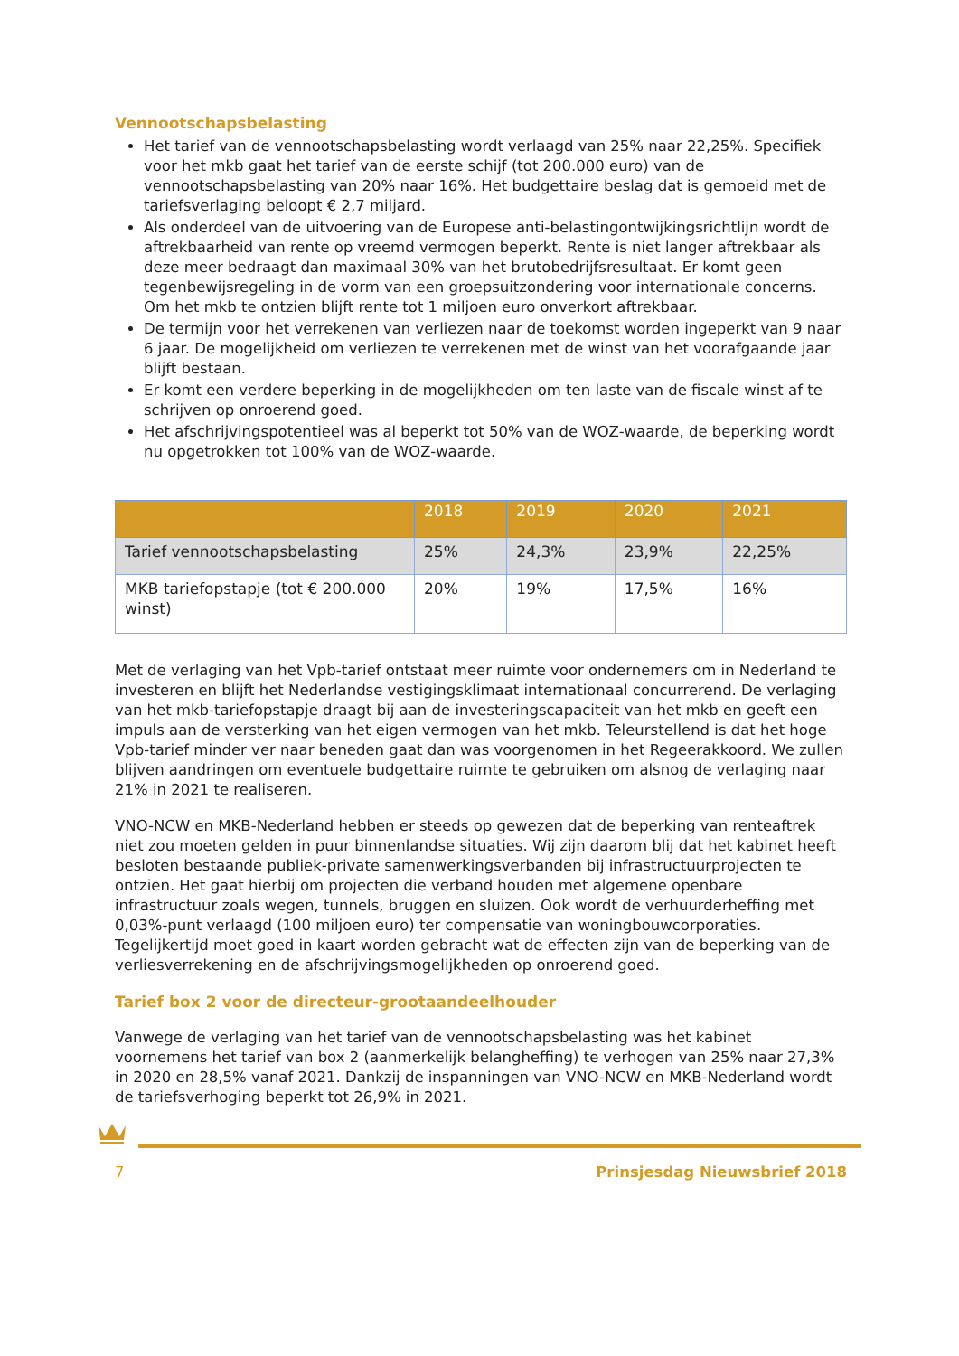Vennootschapsbelasting
Het tarief van de vennootschapsbelasting wordt verlaagd van 25% naar 22,25%. Specifiek voor het mkb gaat het tarief van de eerste schijf (tot 200.000 euro) van de vennootschapsbelasting van 20% naar 16%. Het budgettaire beslag dat is gemoeid met de tariefsverlaging beloopt € 2,7 miljard.
Als onderdeel van de uitvoering van de Europese anti-belastingontwijkingsrichtlijn wordt de aftrekbaarheid van rente op vreemd vermogen beperkt. Rente is niet langer aftrekbaar als deze meer bedraagt dan maximaal 30% van het brutobedrijfsresultaat. Er komt geen tegenbewijsregeling in de vorm van een groepsuitzondering voor internationale concerns. Om het mkb te ontzien blijft rente tot 1 miljoen euro onverkort aftrekbaar.
De termijn voor het verrekenen van verliezen naar de toekomst worden ingeperkt van 9 naar 6 jaar. De mogelijkheid om verliezen te verrekenen met de winst van het voorafgaande jaar blijft bestaan.
Er komt een verdere beperking in de mogelijkheden om ten laste van de fiscale winst af te schrijven op onroerend goed.
Het afschrijvingspotentieel was al beperkt tot 50% van de WOZ-waarde, de beperking wordt nu opgetrokken tot 100% van de WOZ-waarde.
| | 2018 | 2019 | 2020 | 2021 |
| --- | --- | --- | --- | --- |
| Tarief vennootschapsbelasting | 25% | 24,3% | 23,9% | 22,25% |
| MKB tariefopstapje (tot € 200.000 winst) | 20% | 19% | 17,5% | 16% |
Met de verlaging van het Vpb-tarief ontstaat meer ruimte voor ondernemers om in Nederland te investeren en blijft het Nederlandse vestigingsklimaat internationaal concurrerend. De verlaging van het mkb-tariefopstapje draagt bij aan de investeringscapaciteit van het mkb en geeft een impuls aan de versterking van het eigen vermogen van het mkb. Teleurstellend is dat het hoge Vpb-tarief minder ver naar beneden gaat dan was voorgenomen in het Regeerakkoord. We zullen blijven aandringen om eventuele budgettaire ruimte te gebruiken om alsnog de verlaging naar 21% in 2021 te realiseren.
VNO-NCW en MKB-Nederland hebben er steeds op gewezen dat de beperking van renteaftrek niet zou moeten gelden in puur binnenlandse situaties. Wij zijn daarom blij dat het kabinet heeft besloten bestaande publiek-private samenwerkingsverbanden bij infrastructuurprojecten te ontzien. Het gaat hierbij om projecten die verband houden met algemene openbare infrastructuur zoals wegen, tunnels, bruggen en sluizen. Ook wordt de verhuurderheffing met 0,03%-punt verlaagd (100 miljoen euro) ter compensatie van woningbouwcorporaties. Tegelijkertijd moet goed in kaart worden gebracht wat de effecten zijn van de beperking van de verliesverrekening en de afschrijvingsmogelijkheden op onroerend goed.
Tarief box 2 voor de directeur-grootaandeelhouder
Vanwege de verlaging van het tarief van de vennootschapsbelasting was het kabinet voornemens het tarief van box 2 (aanmerkelijk belangheffing) te verhogen van 25% naar 27,3% in 2020 en 28,5% vanaf 2021. Dankzij de inspanningen van VNO-NCW en MKB-Nederland wordt de tariefsverhoging beperkt tot 26,9% in 2021.
7 Prinsjesdag Nieuwsbrief 2018